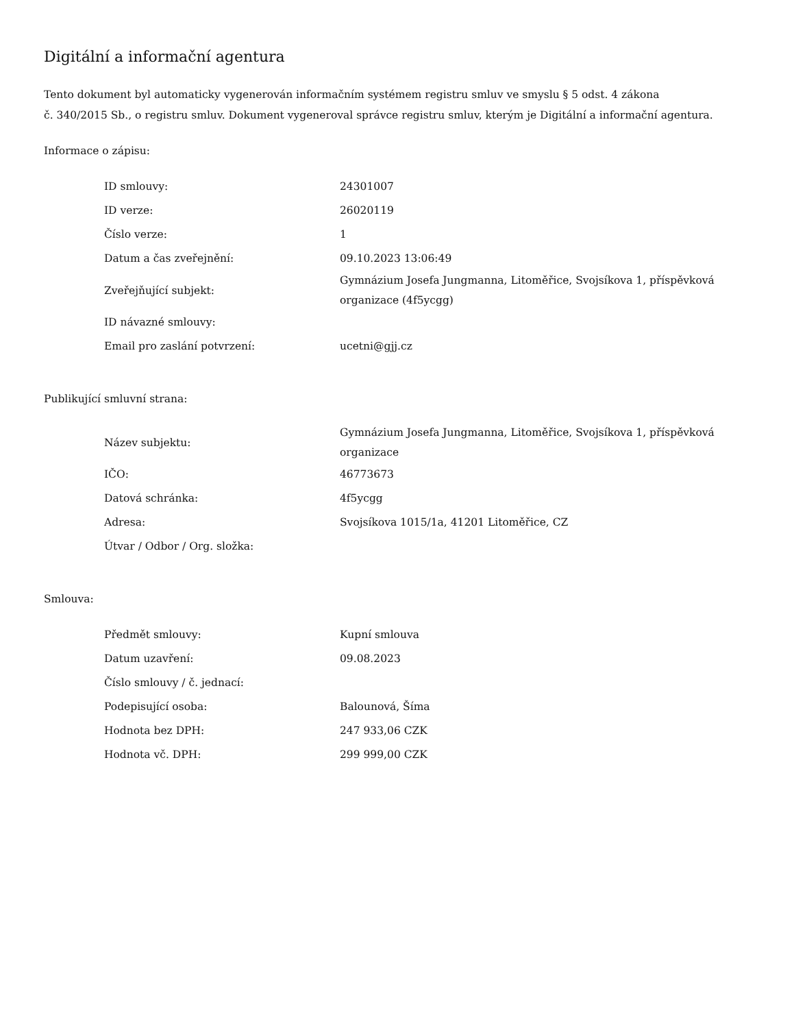Digitální a informační agentura
Tento dokument byl automaticky vygenerován informačním systémem registru smluv ve smyslu § 5 odst. 4 zákona
č. 340/2015 Sb., o registru smluv. Dokument vygeneroval správce registru smluv, kterým je Digitální a informační agentura.
Informace o zápisu:
| ID smlouvy: | 24301007 |
| ID verze: | 26020119 |
| Číslo verze: | 1 |
| Datum a čas zveřejnění: | 09.10.2023 13:06:49 |
| Zveřejňující subjekt: | Gymnázium Josefa Jungmanna, Litoměřice, Svojsíkova 1, příspěvková organizace (4f5ycgg) |
| ID návazné smlouvy: | |
| Email pro zaslání potvrzení: | ucetni@gjj.cz |
Publikující smluvní strana:
| Název subjektu: | Gymnázium Josefa Jungmanna, Litoměřice, Svojsíkova 1, příspěvková organizace |
| IČO: | 46773673 |
| Datová schránka: | 4f5ycgg |
| Adresa: | Svojsíkova 1015/1a, 41201 Litoměřice, CZ |
| Útvar / Odbor / Org. složka: | |
Smlouva:
| Předmět smlouvy: | Kupní smlouva |
| Datum uzavření: | 09.08.2023 |
| Číslo smlouvy / č. jednací: | |
| Podepisující osoba: | Balounová, Šíma |
| Hodnota bez DPH: | 247 933,06 CZK |
| Hodnota vč. DPH: | 299 999,00 CZK |